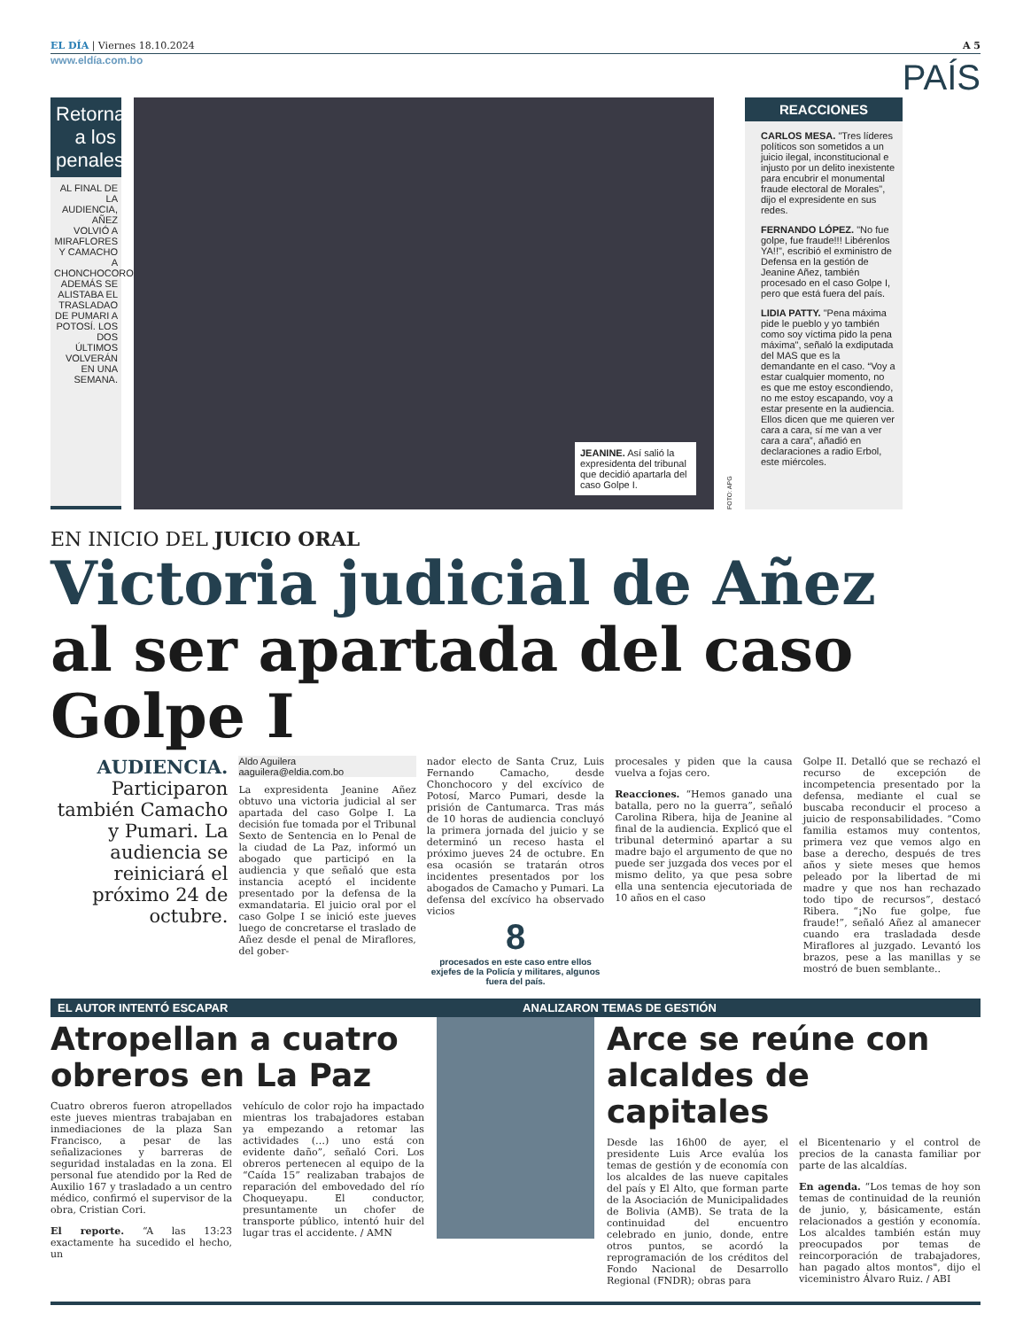EL DÍA | Viernes 18.10.2024 A 5
www.eldía.com.bo
PAÍS
Retornaron a los penales
AL FINAL DE LA AUDIENCIA, AÑEZ VOLVIÓ A MIRAFLORES Y CAMACHO A CHONCHOCORO. ADEMÁS SE ALISTABA EL TRASLADAO DE PUMARI A POTOSÍ. LOS DOS ÚLTIMOS VOLVERÁN EN UNA SEMANA.
JEANINE. Así salió la expresidenta del tribunal que decidió apartarla del caso Golpe I.
FOTO: APG
REACCIONES
CARLOS MESA. "Tres líderes políticos son sometidos a un juicio ilegal, inconstitucional e injusto por un delito inexistente para encubrir el monumental fraude electoral de Morales", dijo el expresidente en sus redes.
FERNANDO LÓPEZ. "No fue golpe, fue fraude!!! Libérenlos YA!!", escribió el exministro de Defensa en la gestión de Jeanine Añez, también procesado en el caso Golpe I, pero que está fuera del país.
LIDIA PATTY. "Pena máxima pide le pueblo y yo también como soy víctima pido la pena máxima", señaló la exdiputada del MAS que es la demandante en el caso. “Voy a estar cualquier momento, no es que me estoy escondiendo, no me estoy escapando, voy a estar presente en la audiencia. Ellos dicen que me quieren ver cara a cara, sí me van a ver cara a cara”, añadió en declaraciones a radio Erbol, este miércoles.
EN INICIO DEL JUICIO ORAL
Victoria judicial de Añez
al ser apartada del caso Golpe I
AUDIENCIA. Participaron también Camacho y Pumari. La audiencia se reiniciará el próximo 24 de octubre.
Aldo Aguilera
aaguilera@eldia.com.bo
La expresidenta Jeanine Añez obtuvo una victoria judicial al ser apartada del caso Golpe I. La decisión fue tomada por el Tribunal Sexto de Sentencia en lo Penal de la ciudad de La Paz, informó un abogado que participó en la audiencia y que señaló que esta instancia aceptó el incidente presentado por la defensa de la exmandataria. El juicio oral por el caso Golpe I se inició este jueves luego de concretarse el traslado de Añez desde el penal de Miraflores, del gober-
nador electo de Santa Cruz, Luis Fernando Camacho, desde Chonchocoro y del excívico de Potosí, Marco Pumari, desde la prisión de Cantumarca. Tras más de 10 horas de audiencia concluyó la primera jornada del juicio y se determinó un receso hasta el próximo jueves 24 de octubre. En esa ocasión se tratarán otros incidentes presentados por los abogados de Camacho y Pumari. La defensa del excívico ha observado vicios
8
procesados en este caso entre ellos exjefes de la Policía y militares, algunos fuera del país.
procesales y piden que la causa vuelva a fojas cero.
Reacciones. “Hemos ganado una batalla, pero no la guerra”, señaló Carolina Ribera, hija de Jeanine al final de la audiencia. Explicó que el tribunal determinó apartar a su madre bajo el argumento de que no puede ser juzgada dos veces por el mismo delito, ya que pesa sobre ella una sentencia ejecutoriada de 10 años en el caso
Golpe II. Detalló que se rechazó el recurso de excepción de incompetencia presentado por la defensa, mediante el cual se buscaba reconducir el proceso a juicio de responsabilidades. “Como familia estamos muy contentos, primera vez que vemos algo en base a derecho, después de tres años y siete meses que hemos peleado por la libertad de mi madre y que nos han rechazado todo tipo de recursos”, destacó Ribera. “¡No fue golpe, fue fraude!”, señaló Añez al amanecer cuando era trasladada desde Miraflores al juzgado. Levantó los brazos, pese a las manillas y se mostró de buen semblante..
EL AUTOR INTENTÓ ESCAPAR ANALIZARON TEMAS DE GESTIÓN
Atropellan a cuatro obreros en La Paz
Cuatro obreros fueron atropellados este jueves mientras trabajaban en inmediaciones de la plaza San Francisco, a pesar de las señalizaciones y barreras de seguridad instaladas en la zona. El personal fue atendido por la Red de Auxilio 167 y trasladado a un centro médico, confirmó el supervisor de la obra, Cristian Cori.
El reporte. “A las 13:23 exactamente ha sucedido el hecho, un
vehículo de color rojo ha impactado mientras los trabajadores estaban ya empezando a retomar las actividades (…) uno está con evidente daño”, señaló Cori. Los obreros pertenecen al equipo de la “Caída 15” realizaban trabajos de reparación del embovedado del río Choqueyapu. El conductor, presuntamente un chofer de transporte público, intentó huir del lugar tras el accidente. / AMN
Arce se reúne con alcaldes de capitales
Desde las 16h00 de ayer, el presidente Luis Arce evalúa los temas de gestión y de economía con los alcaldes de las nueve capitales del país y El Alto, que forman parte de la Asociación de Municipalidades de Bolivia (AMB). Se trata de la continuidad del encuentro celebrado en junio, donde, entre otros puntos, se acordó la reprogramación de los créditos del Fondo Nacional de Desarrollo Regional (FNDR); obras para
el Bicentenario y el control de precios de la canasta familiar por parte de las alcaldías.
En agenda. “Los temas de hoy son temas de continuidad de la reunión de junio, y, básicamente, están relacionados a gestión y economía. Los alcaldes también están muy preocupados por temas de reincorporación de trabajadores, han pagado altos montos", dijo el viceministro Álvaro Ruiz. / ABI